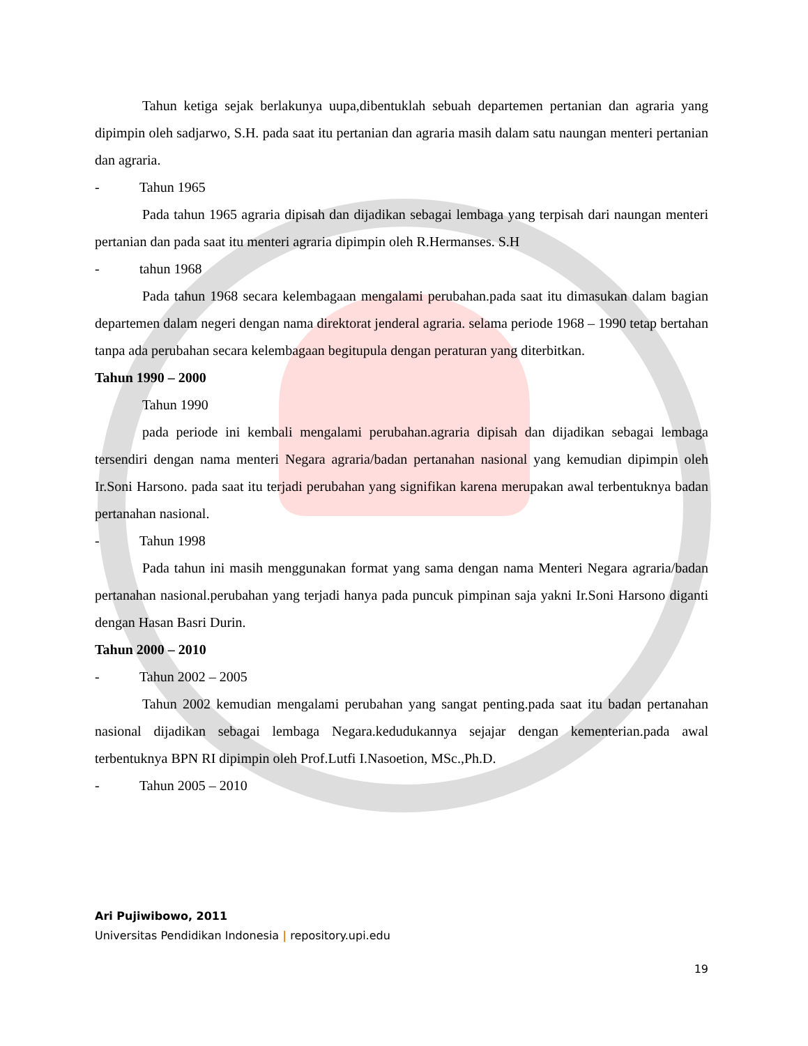Tahun ketiga sejak berlakunya uupa,dibentuklah sebuah departemen pertanian dan agraria yang dipimpin oleh sadjarwo, S.H. pada saat itu pertanian dan agraria masih dalam satu naungan menteri pertanian dan agraria.
- Tahun 1965
Pada tahun 1965 agraria dipisah dan dijadikan sebagai lembaga yang terpisah dari naungan menteri pertanian dan pada saat itu menteri agraria dipimpin oleh R.Hermanses. S.H
- tahun 1968
Pada tahun 1968 secara kelembagaan mengalami perubahan.pada saat itu dimasukan dalam bagian departemen dalam negeri dengan nama direktorat jenderal agraria. selama periode 1968 – 1990 tetap bertahan tanpa ada perubahan secara kelembagaan begitupula dengan peraturan yang diterbitkan.
Tahun 1990 – 2000
Tahun 1990
pada periode ini kembali mengalami perubahan.agraria dipisah dan dijadikan sebagai lembaga tersendiri dengan nama menteri Negara agraria/badan pertanahan nasional yang kemudian dipimpin oleh Ir.Soni Harsono. pada saat itu terjadi perubahan yang signifikan karena merupakan awal terbentuknya badan pertanahan nasional.
- Tahun 1998
Pada tahun ini masih menggunakan format yang sama dengan nama Menteri Negara agraria/badan pertanahan nasional.perubahan yang terjadi hanya pada puncuk pimpinan saja yakni Ir.Soni Harsono diganti dengan Hasan Basri Durin.
Tahun 2000 – 2010
- Tahun 2002 – 2005
Tahun 2002 kemudian mengalami perubahan yang sangat penting.pada saat itu badan pertanahan nasional dijadikan sebagai lembaga Negara.kedudukannya sejajar dengan kementerian.pada awal terbentuknya BPN RI dipimpin oleh Prof.Lutfi I.Nasoetion, MSc.,Ph.D.
- Tahun 2005 – 2010
Ari Pujiwibowo, 2011
Universitas Pendidikan Indonesia | repository.upi.edu
19